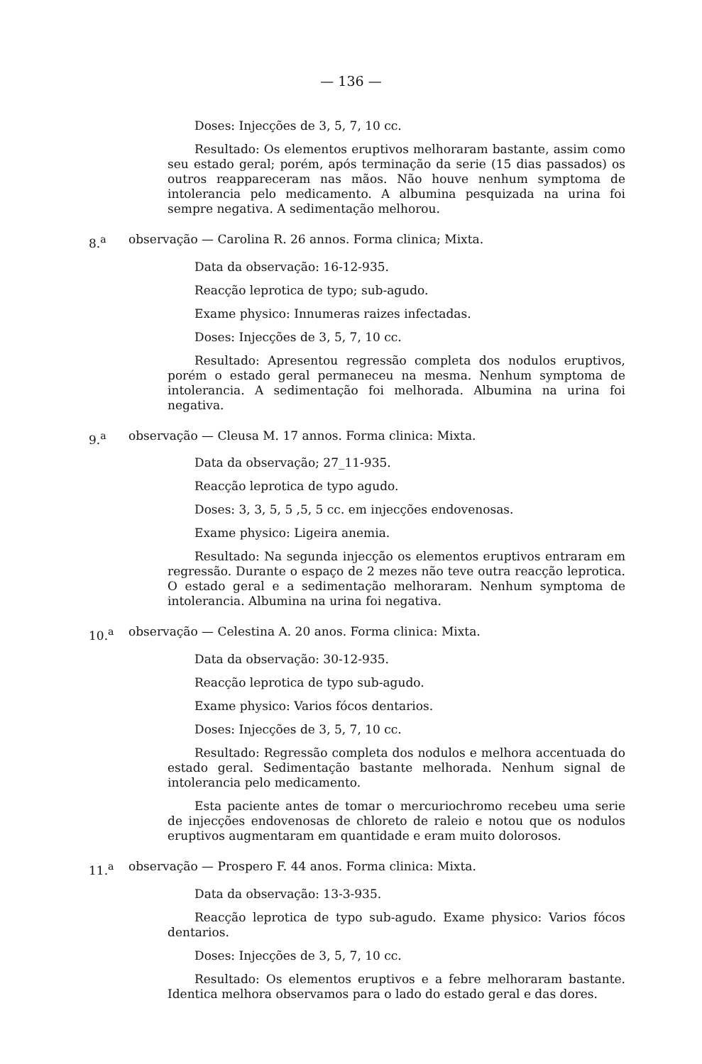— 136 —
Doses: Injecções de 3, 5, 7, 10 cc.
Resultado: Os elementos eruptivos melhoraram bastante, assim como seu estado geral; porém, após terminação da serie (15 dias passados) os outros reappareceram nas mãos. Não houve nenhum symptoma de intolerancia pelo medicamento. A albumina pesquizada na urina foi sempre negativa. A sedimentação melhorou.
8.<sup>a</sup> observação — Carolina R. 26 annos. Forma clinica; Mixta.
Data da observação: 16-12-935.
Reacção leprotica de typo; sub-agudo.
Exame physico: Innumeras raizes infectadas.
Doses: Injecções de 3, 5, 7, 10 cc.
Resultado: Apresentou regressão completa dos nodulos eruptivos, porém o estado geral permaneceu na mesma. Nenhum symptoma de intolerancia. A sedimentação foi melhorada. Albumina na urina foi negativa.
9.<sup>a</sup> observação — Cleusa M. 17 annos. Forma clinica: Mixta.
Data da observação; 27_11-935.
Reacção leprotica de typo agudo.
Doses: 3, 3, 5, 5 ,5, 5 cc. em injecções endovenosas.
Exame physico: Ligeira anemia.
Resultado: Na segunda injecção os elementos eruptivos entraram em regressão. Durante o espaço de 2 mezes não teve outra reacção leprotica. O estado geral e a sedimentação melhoraram. Nenhum symptoma de intolerancia. Albumina na urina foi negativa.
10.<sup>a</sup> observação — Celestina A. 20 anos. Forma clinica: Mixta.
Data da observação: 30-12-935.
Reacção leprotica de typo sub-agudo.
Exame physico: Varios fócos dentarios.
Doses: Injecções de 3, 5, 7, 10 cc.
Resultado: Regressão completa dos nodulos e melhora accentuada do estado geral. Sedimentação bastante melhorada. Nenhum signal de intolerancia pelo medicamento.
Esta paciente antes de tomar o mercuriochromo recebeu uma serie de injecções endovenosas de chloreto de raleio e notou que os nodulos eruptivos augmentaram em quantidade e eram muito dolorosos.
11.<sup>a</sup> observação — Prospero F. 44 anos. Forma clinica: Mixta.
Data da observação: 13-3-935.
Reacção leprotica de typo sub-agudo. Exame physico: Varios fócos dentarios.
Doses: Injecções de 3, 5, 7, 10 cc.
Resultado: Os elementos eruptivos e a febre melhoraram bastante. Identica melhora observamos para o lado do estado geral e das dores.